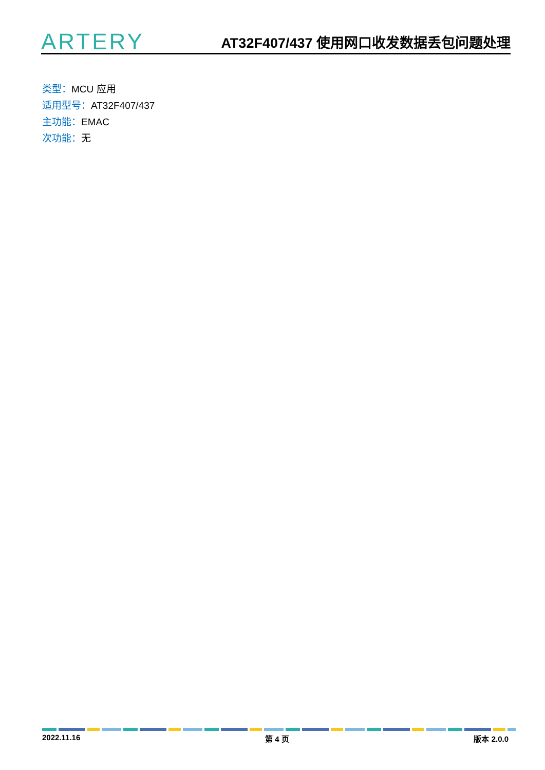ARTERY
AT32F407/437 使用网口收发数据丢包问题处理
类型：MCU 应用
适用型号：AT32F407/437
主功能：EMAC
次功能：无
2022.11.16 第 4 页 版本 2.0.0